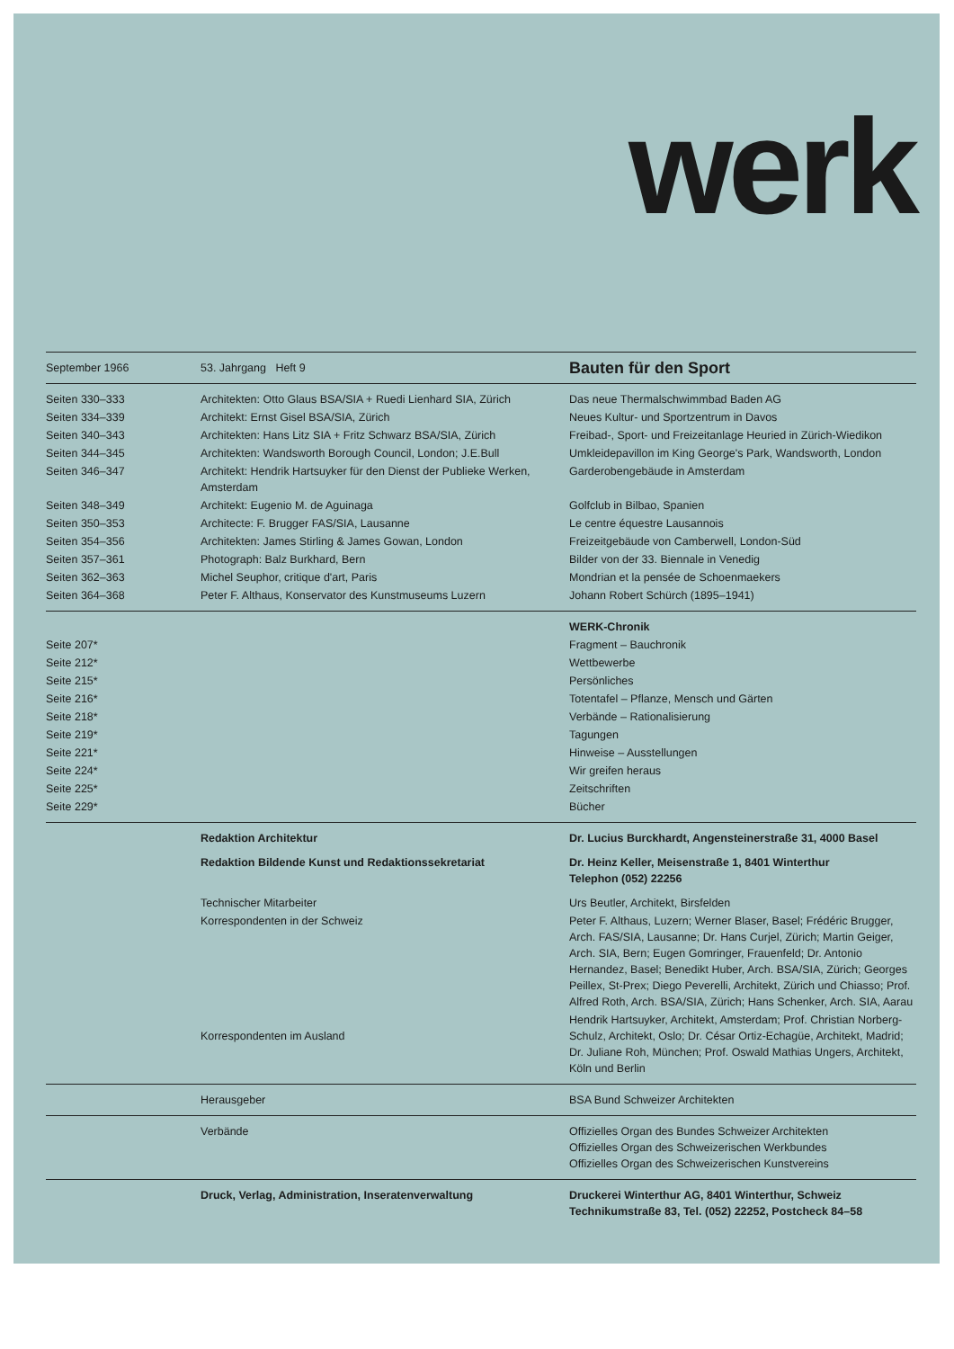werk
| September 1966 | 53. Jahrgang Heft 9 | Bauten für den Sport |
| Seiten 330–333 | Architekten: Otto Glaus BSA/SIA + Ruedi Lienhard SIA, Zürich | Das neue Thermalschwimmbad Baden AG |
| Seiten 334–339 | Architekt: Ernst Gisel BSA/SIA, Zürich | Neues Kultur- und Sportzentrum in Davos |
| Seiten 340–343 | Architekten: Hans Litz SIA + Fritz Schwarz BSA/SIA, Zürich | Freibad-, Sport- und Freizeitanlage Heuried in Zürich-Wiedikon |
| Seiten 344–345 | Architekten: Wandsworth Borough Council, London; J.E.Bull | Umkleidepavillon im King George's Park, Wandsworth, London |
| Seiten 346–347 | Architekt: Hendrik Hartsuyker für den Dienst der Publieke Werken, Amsterdam | Garderobengebäude in Amsterdam |
| Seiten 348–349 | Architekt: Eugenio M. de Aguinaga | Golfclub in Bilbao, Spanien |
| Seiten 350–353 | Architecte: F. Brugger FAS/SIA, Lausanne | Le centre équestre Lausannois |
| Seiten 354–356 | Architekten: James Stirling & James Gowan, London | Freizeitgebäude von Camberwell, London-Süd |
| Seiten 357–361 | Photograph: Balz Burkhard, Bern | Bilder von der 33. Biennale in Venedig |
| Seiten 362–363 | Michel Seuphor, critique d'art, Paris | Mondrian et la pensée de Schoenmaekers |
| Seiten 364–368 | Peter F. Althaus, Konservator des Kunstmuseums Luzern | Johann Robert Schürch (1895–1941) |
| | | WERK-Chronik |
| Seite 207* | | Fragment – Bauchronik |
| Seite 212* | | Wettbewerbe |
| Seite 215* | | Persönliches |
| Seite 216* | | Totentafel – Pflanze, Mensch und Gärten |
| Seite 218* | | Verbände – Rationalisierung |
| Seite 219* | | Tagungen |
| Seite 221* | | Hinweise – Ausstellungen |
| Seite 224* | | Wir greifen heraus |
| Seite 225* | | Zeitschriften |
| Seite 229* | | Bücher |
| | Redaktion Architektur | Dr. Lucius Burckhardt, Angensteinerstraße 31, 4000 Basel |
| | Redaktion Bildende Kunst und Redaktionssekretariat | Dr. Heinz Keller, Meisenstraße 1, 8401 Winterthur Telephon (052) 22256 |
| | Technischer Mitarbeiter | Urs Beutler, Architekt, Birsfelden |
| | Korrespondenten in der Schweiz | Peter F. Althaus, Luzern; Werner Blaser, Basel; Frédéric Brugger, Arch. FAS/SIA, Lausanne; Dr. Hans Curjel, Zürich; Martin Geiger, Arch. SIA, Bern; Eugen Gomringer, Frauenfeld; Dr. Antonio Hernandez, Basel; Benedikt Huber, Arch. BSA/SIA, Zürich; Georges Peillex, St-Prex; Diego Peverelli, Architekt, Zürich und Chiasso; Prof. Alfred Roth, Arch. BSA/SIA, Zürich; Hans Schenker, Arch. SIA, Aarau |
| | Korrespondenten im Ausland | Hendrik Hartsuyker, Architekt, Amsterdam; Prof. Christian Norberg-Schulz, Architekt, Oslo; Dr. César Ortiz-Echagüe, Architekt, Madrid; Dr. Juliane Roh, München; Prof. Oswald Mathias Ungers, Architekt, Köln und Berlin |
| | Herausgeber | BSA Bund Schweizer Architekten |
| | Verbände | Offizielles Organ des Bundes Schweizer Architekten Offizielles Organ des Schweizerischen Werkbundes Offizielles Organ des Schweizerischen Kunstvereins |
| | Druck, Verlag, Administration, Inseratenverwaltung | Druckerei Winterthur AG, 8401 Winterthur, Schweiz Technikumstraße 83, Tel. (052) 22252, Postcheck 84–58 |